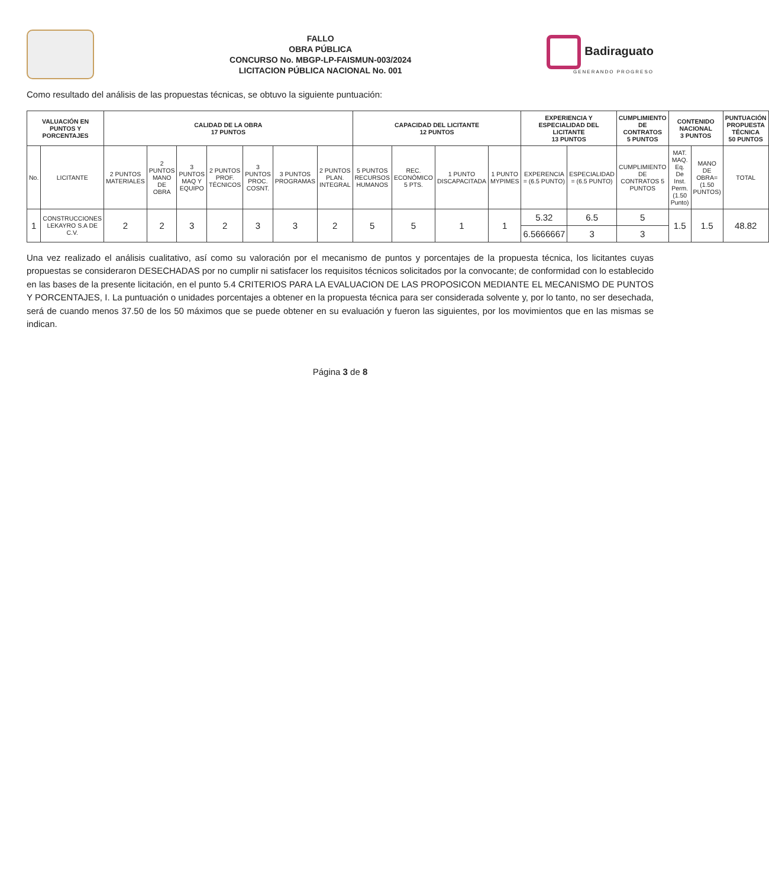FALLO
OBRA PÚBLICA
CONCURSO No. MBGP-LP-FAISMUN-003/2024
LICITACION PÚBLICA NACIONAL No. 001
Badiraguato
GENERANDO PROGRESO
Como resultado del análisis de las propuestas técnicas, se obtuvo la siguiente puntuación:
| VALUACIÓN EN PUNTOS Y PORCENTAJES | | CALIDAD DE LA OBRA 17 PUNTOS | | | | | | | CAPACIDAD DEL LICITANTE 12 PUNTOS | | | | EXPERIENCIA Y ESPECIALIDAD DEL LICITANTE 13 PUNTOS | | CUMPLIMIENTO DE CONTRATOS 5 PUNTOS | CONTENIDO NACIONAL 3 PUNTOS | | PUNTUACIÓN PROPUESTA TÉCNICA 50 PUNTOS |
| --- | --- | --- | --- | --- | --- | --- | --- | --- | --- | --- | --- | --- | --- | --- | --- | --- | --- | --- |
| No. | LICITANTE | 2 PUNTOS MATERIALES | 2 PUNTOS MANO DE OBRA | 3 PUNTOS MAQ Y EQUIPO | 2 PUNTOS PROF. TÉCNICOS | 3 PUNTOS PROC. COSNT. | 3 PUNTOS PROGRAMAS | 2 PUNTOS PLAN. INTEGRAL | 5 PUNTOS RECURSOS HUMANOS | REC. ECONÓMICO 5 PTS. | 1 PUNTO DISCAPACITADA | 1 PUNTO MYPIMES | EXPERENCIA = (6.5 PUNTO) | ESPECIALIDAD = (6.5 PUNTO) | CUMPLIMIENTO DE CONTRATOS 5 PUNTOS | MAT. MAQ. Eq. De Inst. Perm.(1.50 Punto) | MANO DE OBRA=(1.50 PUNTOS) | TOTAL |
| 1 | CONSTRUCCIONES LEKAYRO S.A DE C.V. | 2 | 2 | 3 | 2 | 3 | 3 | 2 | 5 | 5 | 1 | 1 | 5.32 | 6.5 | 5 | 1.5 | 1.5 | 48.82 |
| | | | | | | | | | | | | | 6.5666667 | 3 | 3 | | | |
Una vez realizado el análisis cualitativo, así como su valoración por el mecanismo de puntos y porcentajes de la propuesta técnica, los licitantes cuyas propuestas se consideraron DESECHADAS por no cumplir ni satisfacer los requisitos técnicos solicitados por la convocante; de conformidad con lo establecido en las bases de la presente licitación, en el punto 5.4 CRITERIOS PARA LA EVALUACION DE LAS PROPOSICON MEDIANTE EL MECANISMO DE PUNTOS Y PORCENTAJES, I. La puntuación o unidades porcentajes a obtener en la propuesta técnica para ser considerada solvente y, por lo tanto, no ser desechada, será de cuando menos 37.50 de los 50 máximos que se puede obtener en su evaluación y fueron las siguientes, por los movimientos que en las mismas se indican.
Página 3 de 8